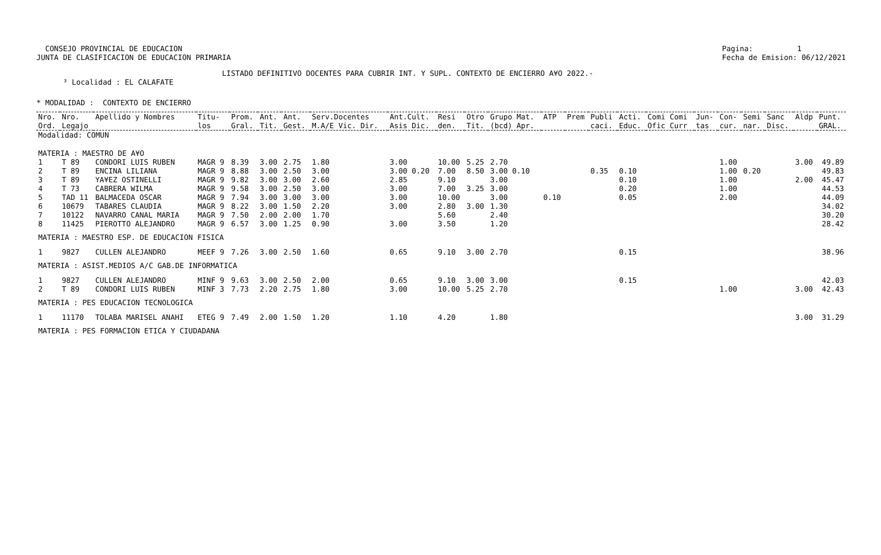CONSEJO PROVINCIAL DE EDUCACION
JUNTA DE CLASIFICACION DE EDUCACION PRIMARIA
Pagina:          1
Fecha de Emision: 06/12/2021
                                          LISTADO DEFINITIVO DOCENTES PARA CUBRIR INT. Y SUPL. CONTEXTO DE ENCIERRO A¥O 2022.-
      ³ Localidad : EL CALAFATE
* MODALIDAD :  CONTEXTO DE ENCIERRO
| Nro. Ord. | Nro. Legajo | Apellido y Nombres | Titu- los | Prom. Gral. | Ant. Tit. | Ant. Gest. | Serv.Docentes M.A/E Vic. Dir. | Ant.Cult. Asis Dic. | Resi den. | Otro Tit. | Grupo Mat. (bcd) Apr. | ATP | Prem | Publi caci. | Acti. Educ. | Comi Comi Ofic Curr | Jun- tas | Con- cur. | Semi nar. | Sanc Disc. | Aldp | Punt. GRAL. |
| --- | --- | --- | --- | --- | --- | --- | --- | --- | --- | --- | --- | --- | --- | --- | --- | --- | --- | --- | --- | --- | --- | --- |
| Modalidad: COMUN | | | | | | | | | | | | | | | | | | | | | | |
| MATERIA : MAESTRO DE A¥O | | | | | | | | | | | | | | | | | | | | | | |
| 1 | T 89 | CONDORI LUIS RUBEN | MAGR 9 | 8.39 | 3.00 | 2.75 | 1.80 | 3.00 | 10.00 | 5.25 | 2.70 | | | | | | | 1.00 | | | 3.00 | 49.89 |
| 2 | T 89 | ENCINA LILIANA | MAGR 9 | 8.88 | 3.00 | 2.50 | 3.00 | 3.00 0.20 | 7.00 | 8.50 | 3.00 0.10 | | | 0.35 | 0.10 | | | 1.00 | 0.20 | | | 49.83 |
| 3 | T 89 | YA¥EZ OSTINELLI | MAGR 9 | 9.82 | 3.00 | 3.00 | 2.60 | 2.85 | 9.10 | | 3.00 | | | | 0.10 | | | 1.00 | | | 2.00 | 45.47 |
| 4 | T 73 | CABRERA WILMA | MAGR 9 | 9.58 | 3.00 | 2.50 | 3.00 | 3.00 | 7.00 | 3.25 | 3.00 | | | | 0.20 | | | 1.00 | | | | 44.53 |
| 5 | TAD 11 | BALMACEDA OSCAR | MAGR 9 | 7.94 | 3.00 | 3.00 | 3.00 | 3.00 | 10.00 | | 3.00 | 0.10 | | | 0.05 | | | 2.00 | | | | 44.09 |
| 6 | 10679 | TABARES CLAUDIA | MAGR 9 | 8.22 | 3.00 | 1.50 | 2.20 | 3.00 | 2.80 | 3.00 | 1.30 | | | | | | | | | | | 34.02 |
| 7 | 10122 | NAVARRO CANAL MARIA | MAGR 9 | 7.50 | 2.00 | 2.00 | 1.70 | | 5.60 | | 2.40 | | | | | | | | | | | 30.20 |
| 8 | 11425 | PIEROTTO ALEJANDRO | MAGR 9 | 6.57 | 3.00 | 1.25 | 0.90 | 3.00 | 3.50 | | 1.20 | | | | | | | | | | | 28.42 |
| MATERIA : MAESTRO ESP. DE EDUCACION FISICA | | | | | | | | | | | | | | | | | | | | | | |
| 1 | 9827 | CULLEN ALEJANDRO | MEEF 9 | 7.26 | 3.00 | 2.50 | 1.60 | 0.65 | 9.10 | 3.00 | 2.70 | | | | 0.15 | | | | | | | 38.96 |
| MATERIA : ASIST.MEDIOS A/C GAB.DE INFORMATICA | | | | | | | | | | | | | | | | | | | | | | |
| 1 | 9827 | CULLEN ALEJANDRO | MINF 9 | 9.63 | 3.00 | 2.50 | 2.00 | 0.65 | 9.10 | 3.00 | 3.00 | | | | 0.15 | | | | | | | 42.03 |
| 2 | T 89 | CONDORI LUIS RUBEN | MINF 3 | 7.73 | 2.20 | 2.75 | 1.80 | 3.00 | 10.00 | 5.25 | 2.70 | | | | | | | 1.00 | | | 3.00 | 42.43 |
| MATERIA : PES EDUCACION TECNOLOGICA | | | | | | | | | | | | | | | | | | | | | | |
| 1 | 11170 | TOLABA MARISEL ANAHI | ETEG 9 | 7.49 | 2.00 | 1.50 | 1.20 | 1.10 | 4.20 | | 1.80 | | | | | | | | | | 3.00 | 31.29 |
| MATERIA : PES FORMACION ETICA Y CIUDADANA | | | | | | | | | | | | | | | | | | | | | | |